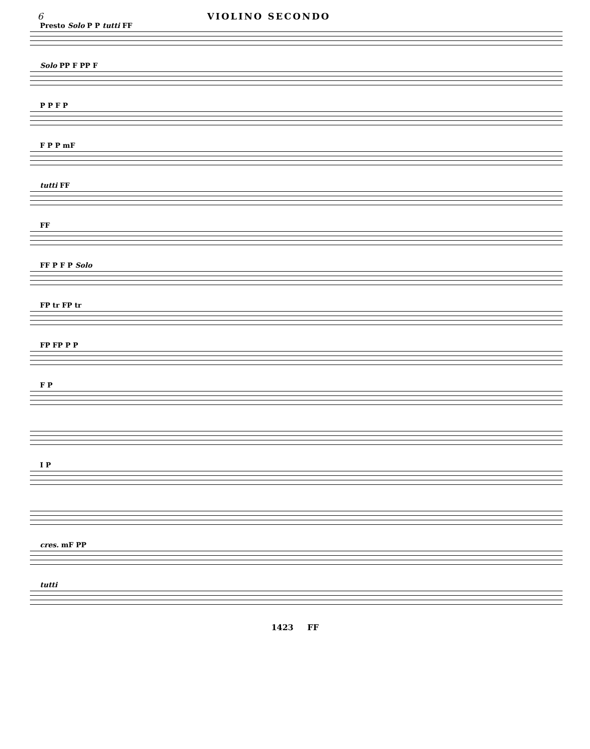6 VIOLINO SECONDO
Presto Solo P P tutti FF
Solo PP F PP F
P P F P
F P P mF
tutti FF
FF
FF P F P Solo
FP tr FP tr
FP FP P P
F P
I P
cres. mF PP
tutti
1423 FF